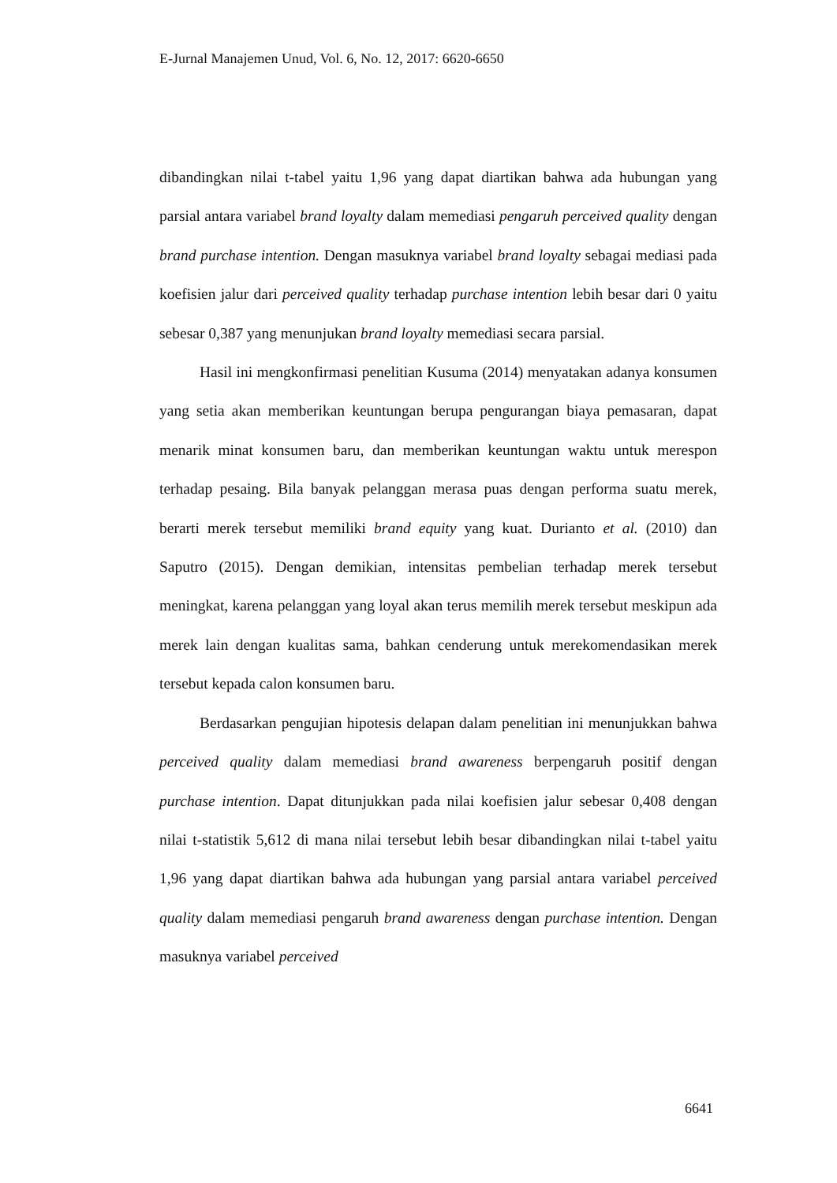E-Jurnal Manajemen Unud, Vol. 6, No. 12, 2017: 6620-6650
dibandingkan nilai t-tabel yaitu 1,96 yang dapat diartikan bahwa ada hubungan yang parsial antara variabel brand loyalty dalam memediasi pengaruh perceived quality dengan brand purchase intention. Dengan masuknya variabel brand loyalty sebagai mediasi pada koefisien jalur dari perceived quality terhadap purchase intention lebih besar dari 0 yaitu sebesar 0,387 yang menunjukan brand loyalty memediasi secara parsial.
Hasil ini mengkonfirmasi penelitian Kusuma (2014) menyatakan adanya konsumen yang setia akan memberikan keuntungan berupa pengurangan biaya pemasaran, dapat menarik minat konsumen baru, dan memberikan keuntungan waktu untuk merespon terhadap pesaing. Bila banyak pelanggan merasa puas dengan performa suatu merek, berarti merek tersebut memiliki brand equity yang kuat. Durianto et al. (2010) dan Saputro (2015). Dengan demikian, intensitas pembelian terhadap merek tersebut meningkat, karena pelanggan yang loyal akan terus memilih merek tersebut meskipun ada merek lain dengan kualitas sama, bahkan cenderung untuk merekomendasikan merek tersebut kepada calon konsumen baru.
Berdasarkan pengujian hipotesis delapan dalam penelitian ini menunjukkan bahwa perceived quality dalam memediasi brand awareness berpengaruh positif dengan purchase intention. Dapat ditunjukkan pada nilai koefisien jalur sebesar 0,408 dengan nilai t-statistik 5,612 di mana nilai tersebut lebih besar dibandingkan nilai t-tabel yaitu 1,96 yang dapat diartikan bahwa ada hubungan yang parsial antara variabel perceived quality dalam memediasi pengaruh brand awareness dengan purchase intention. Dengan masuknya variabel perceived
6641